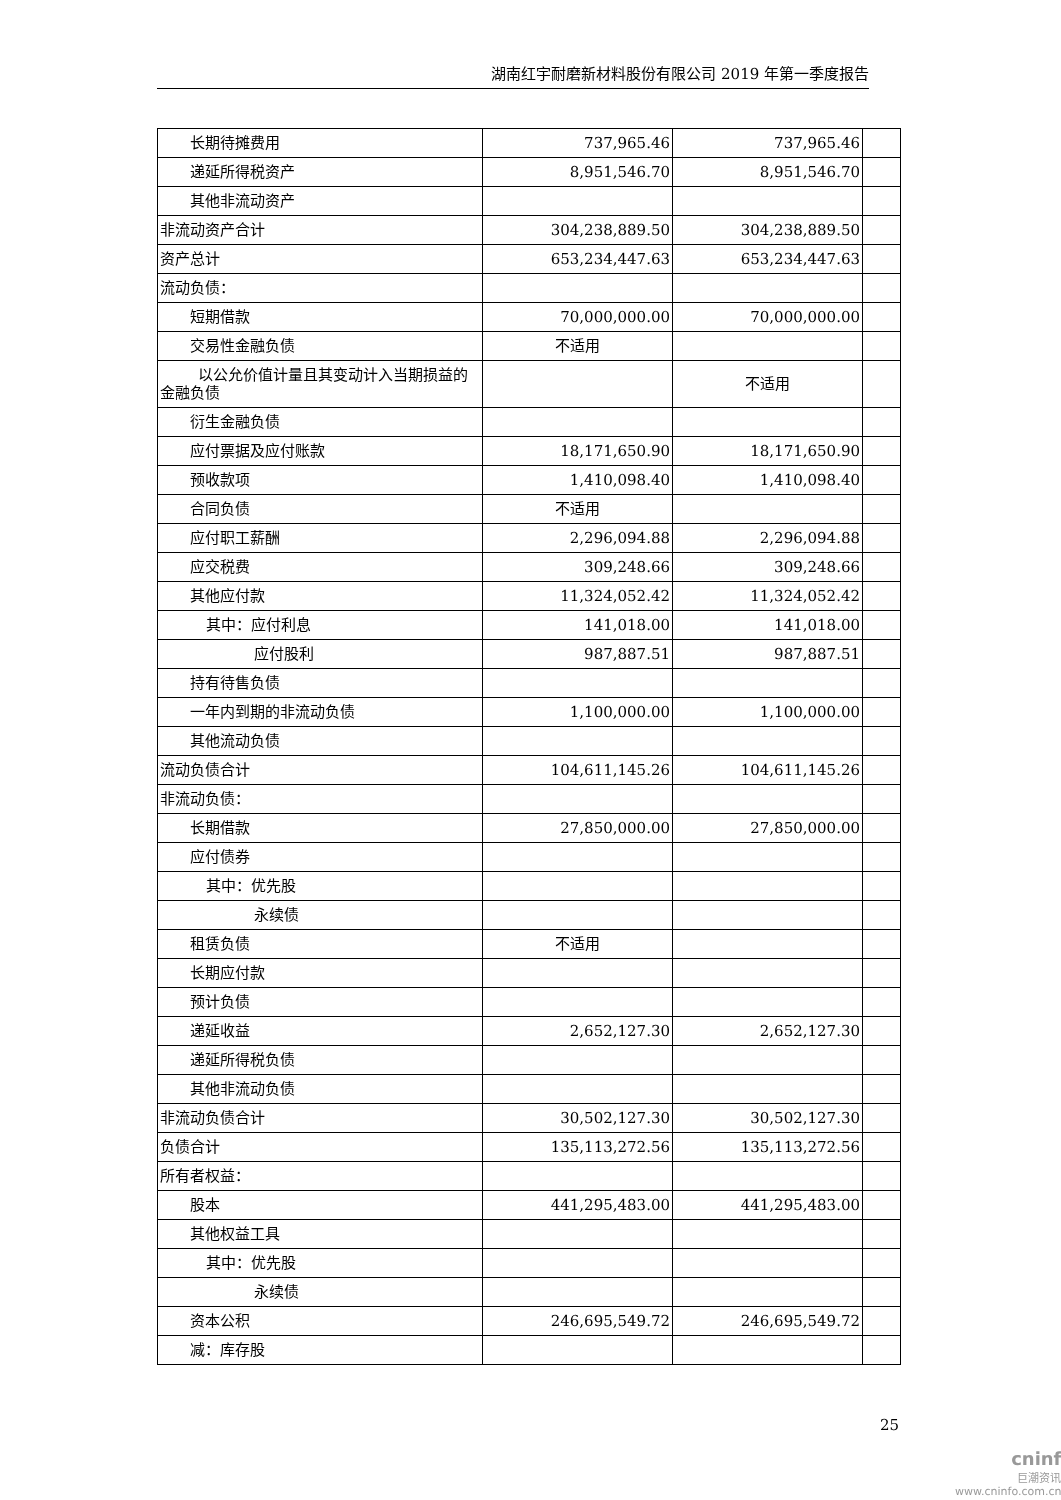湖南红宇耐磨新材料股份有限公司 2019 年第一季度报告
| 长期待摊费用 | 737,965.46 | 737,965.46 | |
| 递延所得税资产 | 8,951,546.70 | 8,951,546.70 | |
| 其他非流动资产 | | | |
| 非流动资产合计 | 304,238,889.50 | 304,238,889.50 | |
| 资产总计 | 653,234,447.63 | 653,234,447.63 | |
| 流动负债： | | | |
| 短期借款 | 70,000,000.00 | 70,000,000.00 | |
| 交易性金融负债 | 不适用 | | |
| 以公允价值计量且其变动计入当期损益的金融负债 | | 不适用 | |
| 衍生金融负债 | | | |
| 应付票据及应付账款 | 18,171,650.90 | 18,171,650.90 | |
| 预收款项 | 1,410,098.40 | 1,410,098.40 | |
| 合同负债 | 不适用 | | |
| 应付职工薪酬 | 2,296,094.88 | 2,296,094.88 | |
| 应交税费 | 309,248.66 | 309,248.66 | |
| 其他应付款 | 11,324,052.42 | 11,324,052.42 | |
| 其中：应付利息 | 141,018.00 | 141,018.00 | |
| 应付股利 | 987,887.51 | 987,887.51 | |
| 持有待售负债 | | | |
| 一年内到期的非流动负债 | 1,100,000.00 | 1,100,000.00 | |
| 其他流动负债 | | | |
| 流动负债合计 | 104,611,145.26 | 104,611,145.26 | |
| 非流动负债： | | | |
| 长期借款 | 27,850,000.00 | 27,850,000.00 | |
| 应付债券 | | | |
| 其中：优先股 | | | |
| 永续债 | | | |
| 租赁负债 | 不适用 | | |
| 长期应付款 | | | |
| 预计负债 | | | |
| 递延收益 | 2,652,127.30 | 2,652,127.30 | |
| 递延所得税负债 | | | |
| 其他非流动负债 | | | |
| 非流动负债合计 | 30,502,127.30 | 30,502,127.30 | |
| 负债合计 | 135,113,272.56 | 135,113,272.56 | |
| 所有者权益： | | | |
| 股本 | 441,295,483.00 | 441,295,483.00 | |
| 其他权益工具 | | | |
| 其中：优先股 | | | |
| 永续债 | | | |
| 资本公积 | 246,695,549.72 | 246,695,549.72 | |
| 减：库存股 | | | |
25
cninf
巨潮资讯
www.cninfo.com.cn